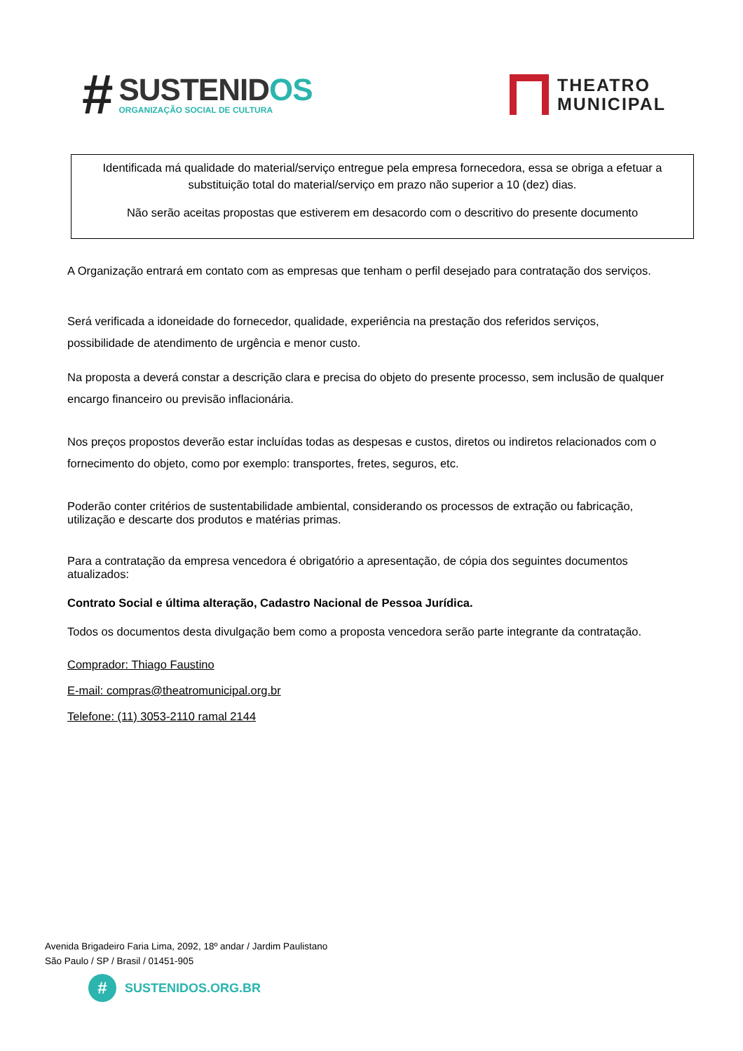#
SUSTENIDOS
ORGANIZAÇÃO SOCIAL DE CULTURA
THEATRO
MUNICIPAL
Identificada má qualidade do material/serviço entregue pela empresa fornecedora, essa se obriga a efetuar a substituição total do material/serviço em prazo não superior a 10 (dez) dias.
Não serão aceitas propostas que estiverem em desacordo com o descritivo do presente documento
A Organização entrará em contato com as empresas que tenham o perfil desejado para contratação dos serviços.
Será verificada a idoneidade do fornecedor, qualidade, experiência na prestação dos referidos serviços, possibilidade de atendimento de urgência e menor custo.
Na proposta a deverá constar a descrição clara e precisa do objeto do presente processo, sem inclusão de qualquer encargo financeiro ou previsão inflacionária.
Nos preços propostos deverão estar incluídas todas as despesas e custos, diretos ou indiretos relacionados com o fornecimento do objeto, como por exemplo: transportes, fretes, seguros, etc.
Poderão conter critérios de sustentabilidade ambiental, considerando os processos de extração ou fabricação, utilização e descarte dos produtos e matérias primas.
Para a contratação da empresa vencedora é obrigatório a apresentação, de cópia dos seguintes documentos atualizados:
Contrato Social e última alteração, Cadastro Nacional de Pessoa Jurídica.
Todos os documentos desta divulgação bem como a proposta vencedora serão parte integrante da contratação.
Comprador: Thiago Faustino
E-mail: compras@theatromunicipal.org.br
Telefone: (11) 3053-2110 ramal 2144
Avenida Brigadeiro Faria Lima, 2092, 18º andar / Jardim Paulistano
São Paulo / SP / Brasil / 01451-905
#
SUSTENIDOS.ORG.BR